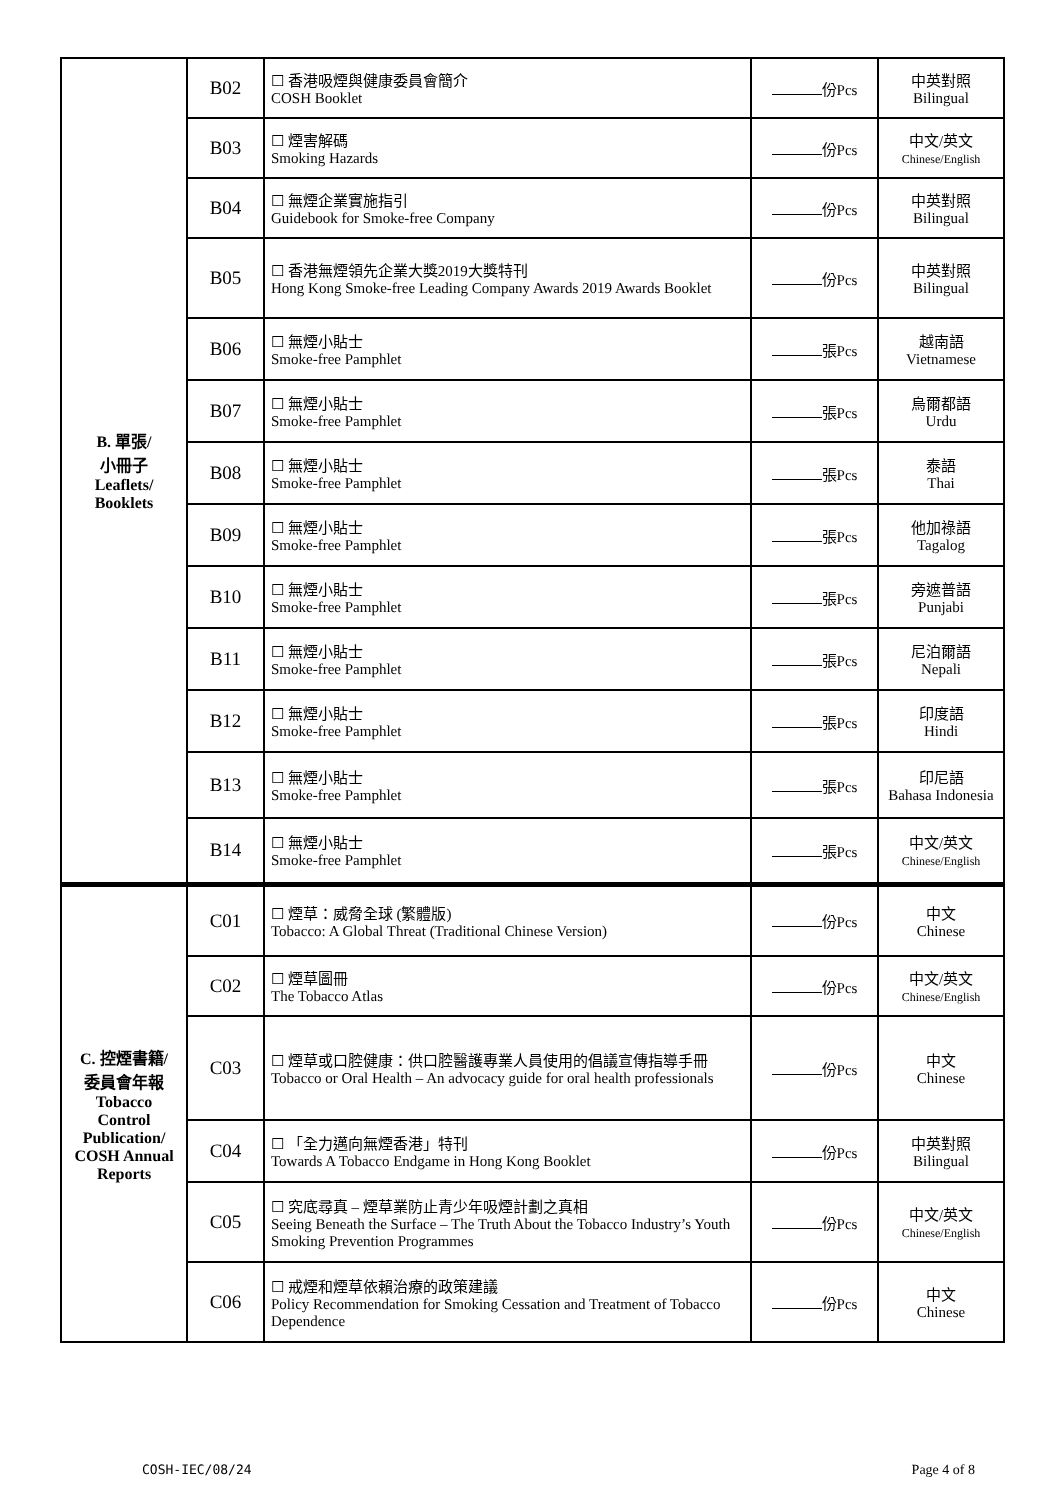| B. 單張/ 小冊子 Leaflets/ Booklets | B02 | ☐ 香港吸煙與健康委員會簡介 COSH Booklet | 份Pcs | 中英對照 Bilingual |
| | B03 | ☐ 煙害解碼 Smoking Hazards | 份Pcs | 中文/英文 Chinese/English |
| | B04 | ☐ 無煙企業實施指引 Guidebook for Smoke-free Company | 份Pcs | 中英對照 Bilingual |
| | B05 | ☐ 香港無煙領先企業大獎2019大獎特刊 Hong Kong Smoke-free Leading Company Awards 2019 Awards Booklet | 份Pcs | 中英對照 Bilingual |
| | B06 | ☐ 無煙小貼士 Smoke-free Pamphlet | 張Pcs | 越南語 Vietnamese |
| | B07 | ☐ 無煙小貼士 Smoke-free Pamphlet | 張Pcs | 烏爾都語 Urdu |
| | B08 | ☐ 無煙小貼士 Smoke-free Pamphlet | 張Pcs | 泰語 Thai |
| | B09 | ☐ 無煙小貼士 Smoke-free Pamphlet | 張Pcs | 他加祿語 Tagalog |
| | B10 | ☐ 無煙小貼士 Smoke-free Pamphlet | 張Pcs | 旁遮普語 Punjabi |
| | B11 | ☐ 無煙小貼士 Smoke-free Pamphlet | 張Pcs | 尼泊爾語 Nepali |
| | B12 | ☐ 無煙小貼士 Smoke-free Pamphlet | 張Pcs | 印度語 Hindi |
| | B13 | ☐ 無煙小貼士 Smoke-free Pamphlet | 張Pcs | 印尼語 Bahasa Indonesia |
| | B14 | ☐ 無煙小貼士 Smoke-free Pamphlet | 張Pcs | 中文/英文 Chinese/English |
| C. 控煙書籍/ 委員會年報 Tobacco Control Publication/ COSH Annual Reports | C01 | ☐ 煙草：威脅全球 (繁體版) Tobacco: A Global Threat (Traditional Chinese Version) | 份Pcs | 中文 Chinese |
| | C02 | ☐ 煙草圖冊 The Tobacco Atlas | 份Pcs | 中文/英文 Chinese/English |
| | C03 | ☐ 煙草或口腔健康：供口腔醫護專業人員使用的倡議宣傳指導手冊 Tobacco or Oral Health – An advocacy guide for oral health professionals | 份Pcs | 中文 Chinese |
| | C04 | ☐ 「全力邁向無煙香港」特刊 Towards A Tobacco Endgame in Hong Kong Booklet | 份Pcs | 中英對照 Bilingual |
| | C05 | ☐ 究底尋真 – 煙草業防止青少年吸煙計劃之真相 Seeing Beneath the Surface – The Truth About the Tobacco Industry’s Youth Smoking Prevention Programmes | 份Pcs | 中文/英文 Chinese/English |
| | C06 | ☐ 戒煙和煙草依賴治療的政策建議 Policy Recommendation for Smoking Cessation and Treatment of Tobacco Dependence | 份Pcs | 中文 Chinese |
COSH-IEC/08/24 Page 4 of 8